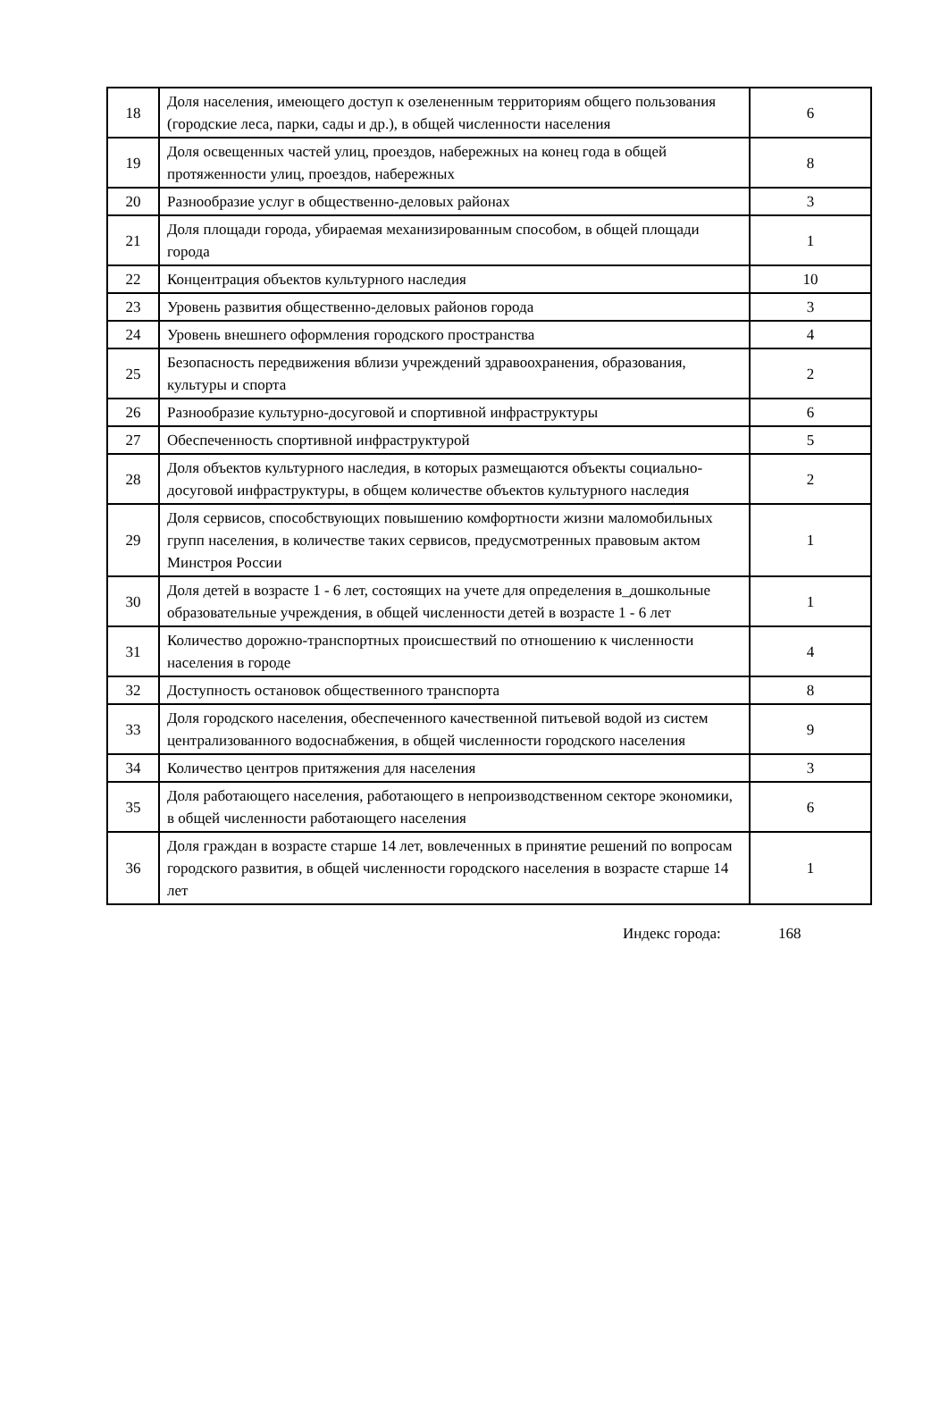| 18 | Доля населения, имеющего доступ к озелененным территориям общего пользования (городские леса, парки, сады и др.), в общей численности населения | 6 |
| 19 | Доля освещенных частей улиц, проездов, набережных на конец года в общей протяженности улиц, проездов, набережных | 8 |
| 20 | Разнообразие услуг в общественно-деловых районах | 3 |
| 21 | Доля площади города, убираемая механизированным способом, в общей площади города | 1 |
| 22 | Концентрация объектов культурного наследия | 10 |
| 23 | Уровень развития общественно-деловых районов города | 3 |
| 24 | Уровень внешнего оформления городского пространства | 4 |
| 25 | Безопасность передвижения вблизи учреждений здравоохранения, образования, культуры и спорта | 2 |
| 26 | Разнообразие культурно-досуговой и спортивной инфраструктуры | 6 |
| 27 | Обеспеченность спортивной инфраструктурой | 5 |
| 28 | Доля объектов культурного наследия, в которых размещаются объекты социально-досуговой инфраструктуры, в общем количестве объектов культурного наследия | 2 |
| 29 | Доля сервисов, способствующих повышению комфортности жизни маломобильных групп населения, в количестве таких сервисов, предусмотренных правовым актом Минстроя России | 1 |
| 30 | Доля детей в возрасте 1 - 6 лет, состоящих на учете для определения в_дошкольные образовательные учреждения, в общей численности детей в возрасте 1 - 6 лет | 1 |
| 31 | Количество дорожно-транспортных происшествий по отношению к численности населения в городе | 4 |
| 32 | Доступность остановок общественного транспорта | 8 |
| 33 | Доля городского населения, обеспеченного качественной питьевой водой из систем централизованного водоснабжения, в общей численности городского населения | 9 |
| 34 | Количество центров притяжения для населения | 3 |
| 35 | Доля работающего населения, работающего в непроизводственном секторе экономики, в общей численности работающего населения | 6 |
| 36 | Доля граждан в возрасте старше 14 лет, вовлеченных в принятие решений по вопросам городского развития, в общей численности городского населения в возрасте старше 14 лет | 1 |
Индекс города: 168